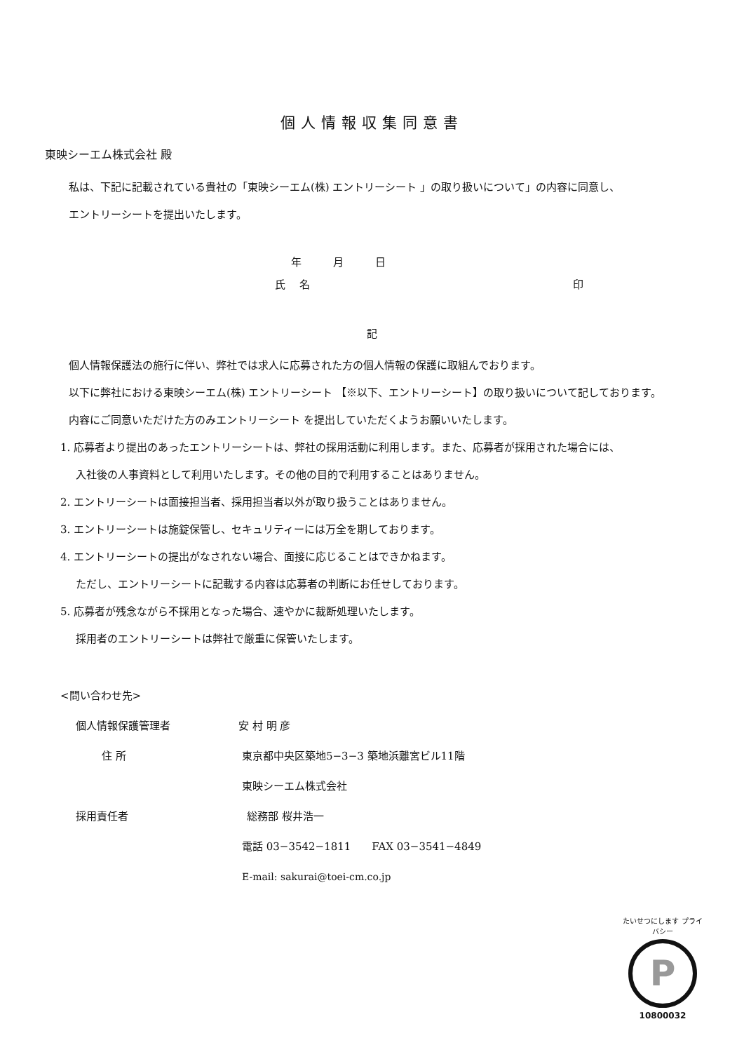個人情報収集同意書
東映シーエム株式会社 殿
私は、下記に記載されている貴社の「東映シーエム(株) エントリーシート 」の取り扱いについて」の内容に同意し、
エントリーシートを提出いたします。
年　　　月　　　日
氏　 名 印
記
個人情報保護法の施行に伴い、弊社では求人に応募された方の個人情報の保護に取組んでおります。
以下に弊社における東映シーエム(株) エントリーシート 【※以下、エントリーシート】の取り扱いについて記しております。
内容にご同意いただけた方のみエントリーシート を提出していただくようお願いいたします。
1. 応募者より提出のあったエントリーシートは、弊社の採用活動に利用します。また、応募者が採用された場合には、
入社後の人事資料として利用いたします。その他の目的で利用することはありません。
2. エントリーシートは面接担当者、採用担当者以外が取り扱うことはありません。
3. エントリーシートは施錠保管し、セキュリティーには万全を期しております。
4. エントリーシートの提出がなされない場合、面接に応じることはできかねます。
ただし、エントリーシートに記載する内容は応募者の判断にお任せしております。
5. 応募者が残念ながら不採用となった場合、速やかに裁断処理いたします。
採用者のエントリーシートは弊社で厳重に保管いたします。
<問い合わせ先>
個人情報保護管理者 安 村 明 彦
住 所 東京都中央区築地5−3−3 築地浜離宮ビル11階
東映シーエム株式会社
採用責任者 総務部 桜井浩一
電話 03−3542−1811　　FAX 03−3541−4849
E-mail: sakurai@toei-cm.co.jp
たいせつにします プライバシー
P
10800032